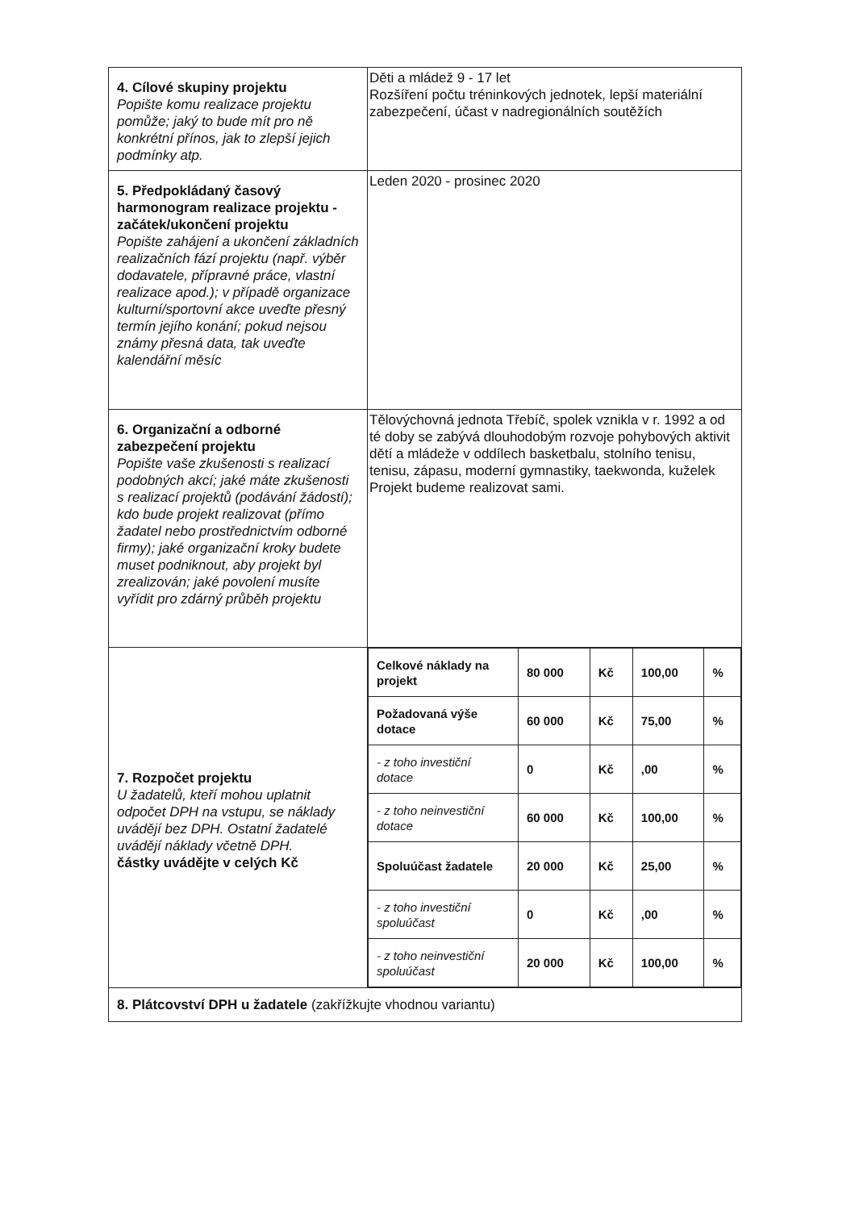| 4. Cílové skupiny projektu Popište komu realizace projektu pomůže; jaký to bude mít pro ně konkrétní přínos, jak to zlepší jejich podmínky atp. | Děti a mládež 9 - 17 let Rozšíření počtu tréninkových jednotek, lepší materiální zabezpečení, účast v nadregionálních soutěžích |
| 5. Předpokládaný časový harmonogram realizace projektu - začátek/ukončení projektu Popište zahájení a ukončení základních realizačních fází projektu (např. výběr dodavatele, přípravné práce, vlastní realizace apod.); v případě organizace kulturní/sportovní akce uveďte přesný termín jejího konání; pokud nejsou známy přesná data, tak uveďte kalendářní měsíc | Leden 2020 - prosinec 2020 |
| 6. Organizační a odborné zabezpečení projektu Popište vaše zkušenosti s realizací podobných akcí; jaké máte zkušenosti s realizací projektů (podávání žádostí); kdo bude projekt realizovat (přímo žadatel nebo prostřednictvím odborné firmy); jaké organizační kroky budete muset podniknout, aby projekt byl zrealizován; jaké povolení musíte vyřídit pro zdárný průběh projektu | Tělovýchovná jednota Třebíč, spolek vznikla v r. 1992 a od té doby se zabývá dlouhodobým rozvoje pohybových aktivit dětí a mládeže v oddílech basketbalu, stolního tenisu, tenisu, zápasu, moderní gymnastiky, taekwonda, kuželek Projekt budeme realizovat sami. |
| 7. Rozpočet projektu U žadatelů, kteří mohou uplatnit odpočet DPH na vstupu, se náklady uvádějí bez DPH. Ostatní žadatelé uvádějí náklady včetně DPH. částky uvádějte v celých Kč | / Celkové náklady na projekt / 80 000 / Kč / 100,00 / % / / Požadovaná výše dotace / 60 000 / Kč / 75,00 / % / / - z toho investiční dotace / 0 / Kč / ,00 / % / / - z toho neinvestiční dotace / 60 000 / Kč / 100,00 / % / / Spoluúčast žadatele / 20 000 / Kč / 25,00 / % / / - z toho investiční spoluúčast / 0 / Kč / ,00 / % / / - z toho neinvestiční spoluúčast / 20 000 / Kč / 100,00 / % / |
| 8. Plátcovství DPH u žadatele (zakřížkujte vhodnou variantu) | |